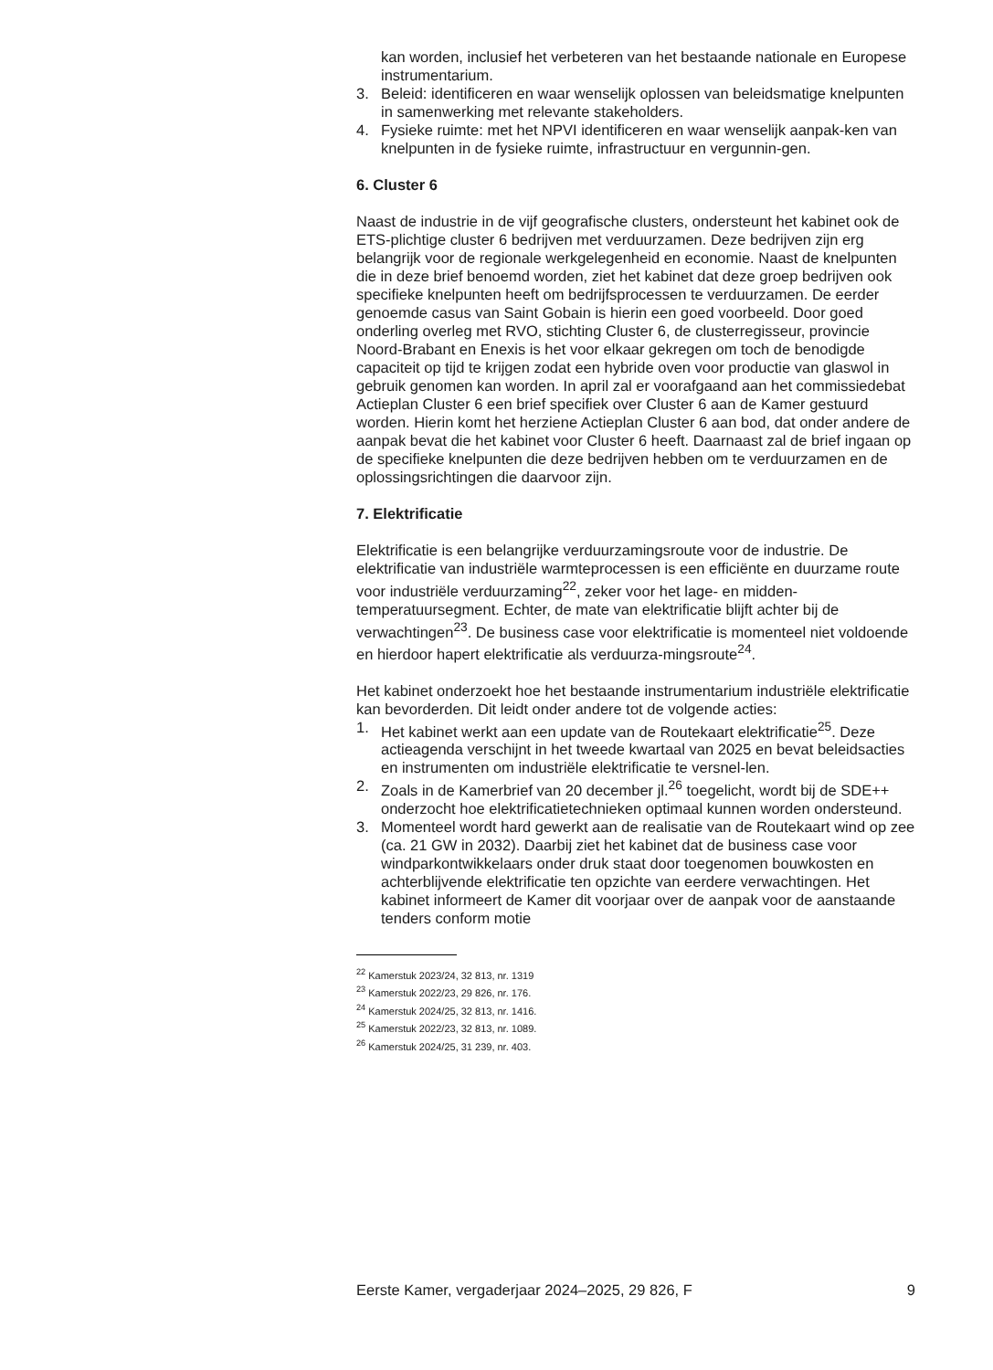kan worden, inclusief het verbeteren van het bestaande nationale en Europese instrumentarium.
3. Beleid: identificeren en waar wenselijk oplossen van beleidsmatige knelpunten in samenwerking met relevante stakeholders.
4. Fysieke ruimte: met het NPVI identificeren en waar wenselijk aanpak-ken van knelpunten in de fysieke ruimte, infrastructuur en vergunnin-gen.
6. Cluster 6
Naast de industrie in de vijf geografische clusters, ondersteunt het kabinet ook de ETS-plichtige cluster 6 bedrijven met verduurzamen. Deze bedrijven zijn erg belangrijk voor de regionale werkgelegenheid en economie. Naast de knelpunten die in deze brief benoemd worden, ziet het kabinet dat deze groep bedrijven ook specifieke knelpunten heeft om bedrijfsprocessen te verduurzamen. De eerder genoemde casus van Saint Gobain is hierin een goed voorbeeld. Door goed onderling overleg met RVO, stichting Cluster 6, de clusterregisseur, provincie Noord-Brabant en Enexis is het voor elkaar gekregen om toch de benodigde capaciteit op tijd te krijgen zodat een hybride oven voor productie van glaswol in gebruik genomen kan worden. In april zal er voorafgaand aan het commissiedebat Actieplan Cluster 6 een brief specifiek over Cluster 6 aan de Kamer gestuurd worden. Hierin komt het herziene Actieplan Cluster 6 aan bod, dat onder andere de aanpak bevat die het kabinet voor Cluster 6 heeft. Daarnaast zal de brief ingaan op de specifieke knelpunten die deze bedrijven hebben om te verduurzamen en de oplossingsrichtingen die daarvoor zijn.
7. Elektrificatie
Elektrificatie is een belangrijke verduurzamingsroute voor de industrie. De elektrificatie van industriële warmteprocessen is een efficiënte en duurzame route voor industriële verduurzaming<sup>22</sup>, zeker voor het lage- en midden-temperatuursegment. Echter, de mate van elektrificatie blijft achter bij de verwachtingen<sup>23</sup>. De business case voor elektrificatie is momenteel niet voldoende en hierdoor hapert elektrificatie als verduurza-mingsroute<sup>24</sup>.
Het kabinet onderzoekt hoe het bestaande instrumentarium industriële elektrificatie kan bevorderden. Dit leidt onder andere tot de volgende acties:
1. Het kabinet werkt aan een update van de Routekaart elektrificatie<sup>25</sup>. Deze actieagenda verschijnt in het tweede kwartaal van 2025 en bevat beleidsacties en instrumenten om industriële elektrificatie te versnel-len.
2. Zoals in de Kamerbrief van 20 december jl.<sup>26</sup> toegelicht, wordt bij de SDE++ onderzocht hoe elektrificatietechnieken optimaal kunnen worden ondersteund.
3. Momenteel wordt hard gewerkt aan de realisatie van de Routekaart wind op zee (ca. 21 GW in 2032). Daarbij ziet het kabinet dat de business case voor windparkontwikkelaars onder druk staat door toegenomen bouwkosten en achterblijvende elektrificatie ten opzichte van eerdere verwachtingen. Het kabinet informeert de Kamer dit voorjaar over de aanpak voor de aanstaande tenders conform motie
<sup>22</sup> Kamerstuk 2023/24, 32 813, nr. 1319
<sup>23</sup> Kamerstuk 2022/23, 29 826, nr. 176.
<sup>24</sup> Kamerstuk 2024/25, 32 813, nr. 1416.
<sup>25</sup> Kamerstuk 2022/23, 32 813, nr. 1089.
<sup>26</sup> Kamerstuk 2024/25, 31 239, nr. 403.
Eerste Kamer, vergaderjaar 2024–2025, 29 826, F 9